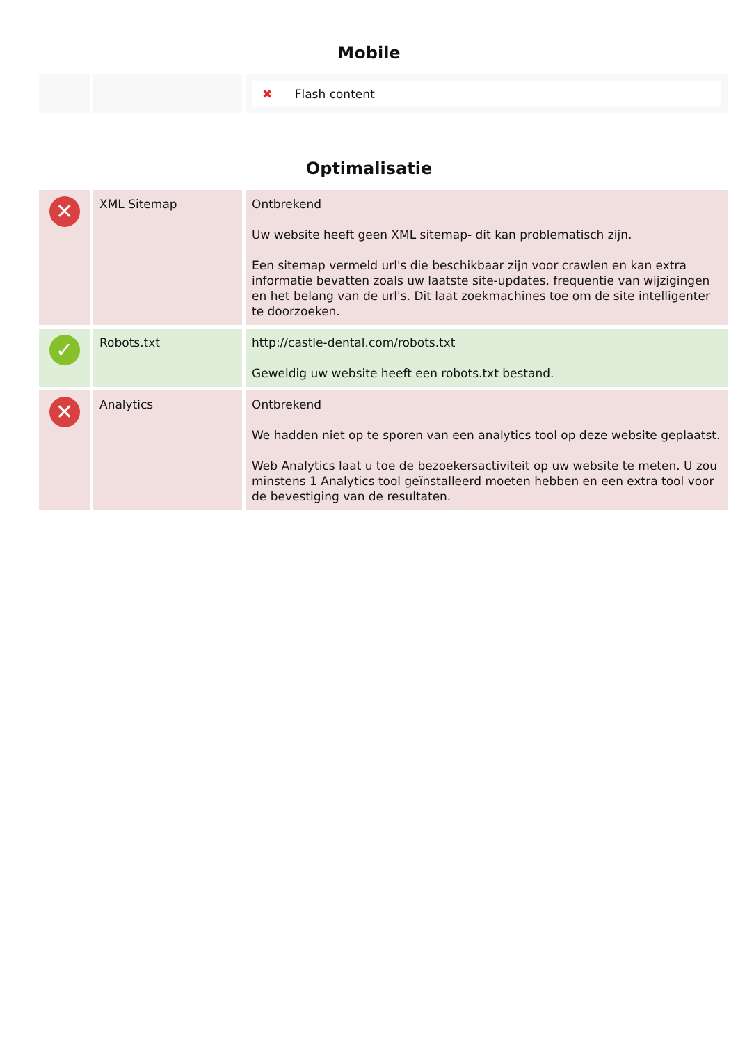Mobile
| | | ✖ Flash content |
Optimalisatie
| ✕ | XML Sitemap | Ontbrekend Uw website heeft geen XML sitemap- dit kan problematisch zijn. Een sitemap vermeld url's die beschikbaar zijn voor crawlen en kan extra informatie bevatten zoals uw laatste site-updates, frequentie van wijzigingen en het belang van de url's. Dit laat zoekmachines toe om de site intelligenter te doorzoeken. |
| ✓ | Robots.txt | http://castle-dental.com/robots.txt Geweldig uw website heeft een robots.txt bestand. |
| ✕ | Analytics | Ontbrekend We hadden niet op te sporen van een analytics tool op deze website geplaatst. Web Analytics laat u toe de bezoekersactiviteit op uw website te meten. U zou minstens 1 Analytics tool geïnstalleerd moeten hebben en een extra tool voor de bevestiging van de resultaten. |